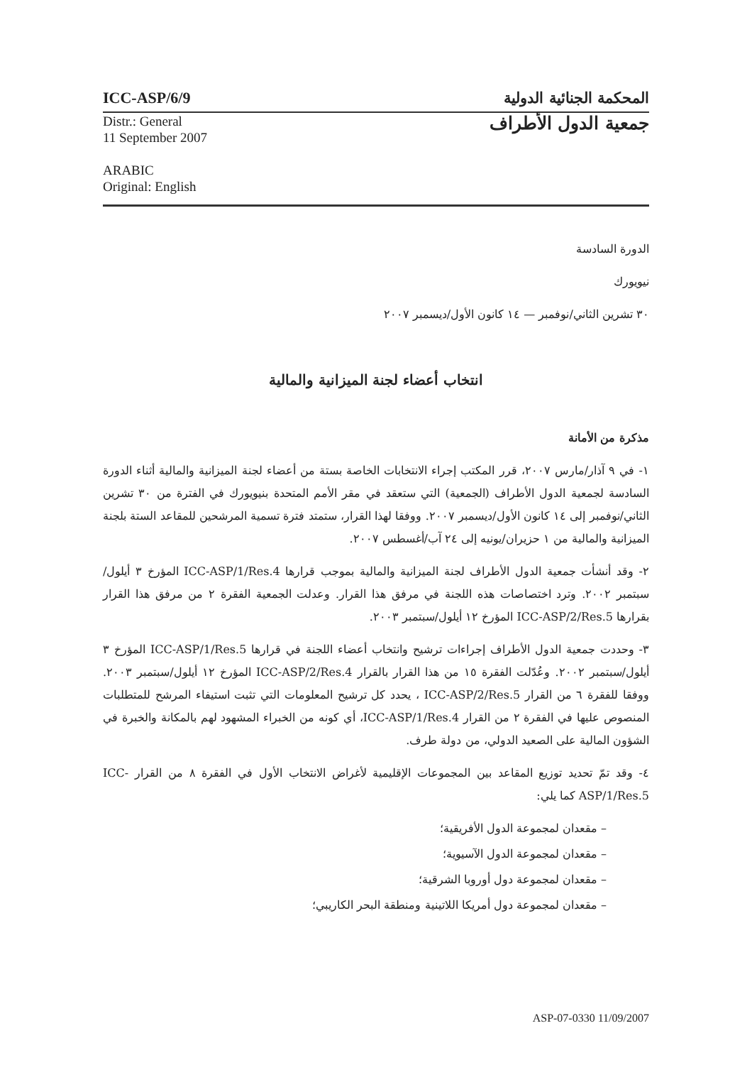ICC-ASP/6/9 المحكمة الجنائية الدولية
Distr.: General
11 September 2007
ARABIC
Original: English
جمعية الدول الأطراف
الدورة السادسة
نيويورك
٣٠ تشرين الثاني/نوفمبر — ١٤ كانون الأول/ديسمبر ٢٠٠٧
انتخاب أعضاء لجنة الميزانية والمالية
مذكرة من الأمانة
١- في ٩ آذار/مارس ٢٠٠٧، قرر المكتب إجراء الانتخابات الخاصة بستة من أعضاء لجنة الميزانية والمالية أثناء الدورة السادسة لجمعية الدول الأطراف (الجمعية) التي ستعقد في مقر الأمم المتحدة بنيويورك في الفترة من ٣٠ تشرين الثاني/نوفمبر إلى ١٤ كانون الأول/ديسمبر ٢٠٠٧. ووفقا لهذا القرار، ستمتد فترة تسمية المرشحين للمقاعد الستة بلجنة الميزانية والمالية من ١ حزيران/يونيه إلى ٢٤ آب/أغسطس ٢٠٠٧.
٢- وقد أنشأت جمعية الدول الأطراف لجنة الميزانية والمالية بموجب قرارها ICC-ASP/1/Res.4 المؤرخ ٣ أيلول/سبتمبر ٢٠٠٢. وترد اختصاصات هذه اللجنة في مرفق هذا القرار. وعدلت الجمعية الفقرة ٢ من مرفق هذا القرار بقرارها ICC-ASP/2/Res.5 المؤرخ ١٢ أيلول/سبتمبر ٢٠٠٣.
٣- وحددت جمعية الدول الأطراف إجراءات ترشيح وانتخاب أعضاء اللجنة في قرارها ICC-ASP/1/Res.5 المؤرخ ٣ أيلول/سبتمبر ٢٠٠٢. وعُدّلت الفقرة ١٥ من هذا القرار بالقرار ICC-ASP/2/Res.4 المؤرخ ١٢ أيلول/سبتمبر ٢٠٠٣. ووفقا للفقرة ٦ من القرار ICC-ASP/2/Res.5 ، يحدد كل ترشيح المعلومات التي تثبت استيفاء المرشح للمتطلبات المنصوص عليها في الفقرة ٢ من القرار ICC-ASP/1/Res.4، أي كونه من الخبراء المشهود لهم بالمكانة والخبرة في الشؤون المالية على الصعيد الدولي، من دولة طرف.
٤- وقد تمّ تحديد توزيع المقاعد بين المجموعات الإقليمية لأغراض الانتخاب الأول في الفقرة ٨ من القرار ICC-ASP/1/Res.5 كما يلي:
– مقعدان لمجموعة الدول الأفريقية؛
– مقعدان لمجموعة الدول الآسيوية؛
– مقعدان لمجموعة دول أوروبا الشرقية؛
– مقعدان لمجموعة دول أمريكا اللاتينية ومنطقة البحر الكاريبي؛
ASP-07-0330 11/09/2007